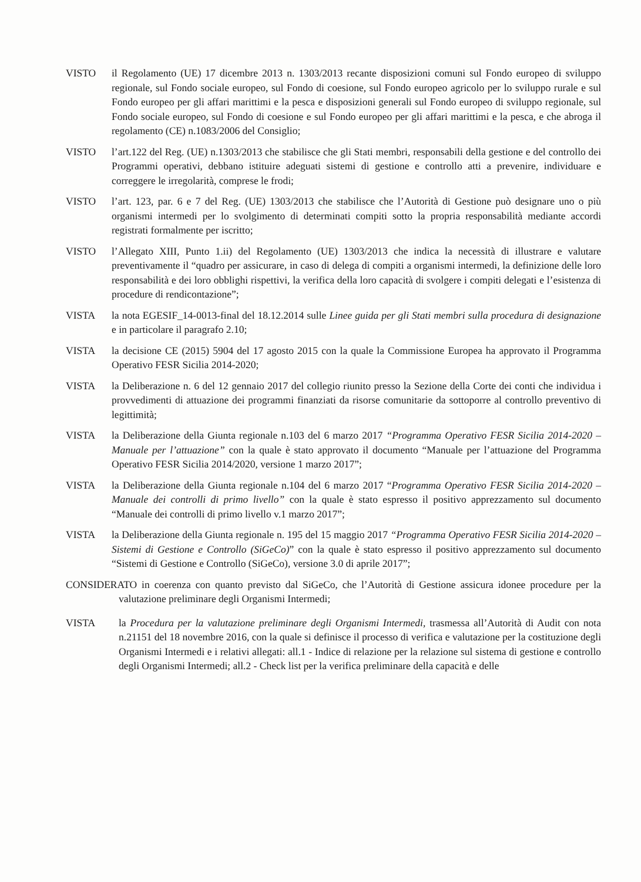VISTO il Regolamento (UE) 17 dicembre 2013 n. 1303/2013 recante disposizioni comuni sul Fondo europeo di sviluppo regionale, sul Fondo sociale europeo, sul Fondo di coesione, sul Fondo europeo agricolo per lo sviluppo rurale e sul Fondo europeo per gli affari marittimi e la pesca e disposizioni generali sul Fondo europeo di sviluppo regionale, sul Fondo sociale europeo, sul Fondo di coesione e sul Fondo europeo per gli affari marittimi e la pesca, e che abroga il regolamento (CE) n.1083/2006 del Consiglio;
VISTO l’art.122 del Reg. (UE) n.1303/2013 che stabilisce che gli Stati membri, responsabili della gestione e del controllo dei Programmi operativi, debbano istituire adeguati sistemi di gestione e controllo atti a prevenire, individuare e correggere le irregolarità, comprese le frodi;
VISTO l’art. 123, par. 6 e 7 del Reg. (UE) 1303/2013 che stabilisce che l’Autorità di Gestione può designare uno o più organismi intermedi per lo svolgimento di determinati compiti sotto la propria responsabilità mediante accordi registrati formalmente per iscritto;
VISTO l’Allegato XIII, Punto 1.ii) del Regolamento (UE) 1303/2013 che indica la necessità di illustrare e valutare preventivamente il “quadro per assicurare, in caso di delega di compiti a organismi intermedi, la definizione delle loro responsabilità e dei loro obblighi rispettivi, la verifica della loro capacità di svolgere i compiti delegati e l’esistenza di procedure di rendicontazione”;
VISTA la nota EGESIF_14-0013-final del 18.12.2014 sulle Linee guida per gli Stati membri sulla procedura di designazione e in particolare il paragrafo 2.10;
VISTA la decisione CE (2015) 5904 del 17 agosto 2015 con la quale la Commissione Europea ha approvato il Programma Operativo FESR Sicilia 2014-2020;
VISTA la Deliberazione n. 6 del 12 gennaio 2017 del collegio riunito presso la Sezione della Corte dei conti che individua i provvedimenti di attuazione dei programmi finanziati da risorse comunitarie da sottoporre al controllo preventivo di legittimità;
VISTA la Deliberazione della Giunta regionale n.103 del 6 marzo 2017 “Programma Operativo FESR Sicilia 2014-2020 – Manuale per l’attuazione” con la quale è stato approvato il documento “Manuale per l’attuazione del Programma Operativo FESR Sicilia 2014/2020, versione 1 marzo 2017”;
VISTA la Deliberazione della Giunta regionale n.104 del 6 marzo 2017 “Programma Operativo FESR Sicilia 2014-2020 – Manuale dei controlli di primo livello” con la quale è stato espresso il positivo apprezzamento sul documento “Manuale dei controlli di primo livello v.1 marzo 2017”;
VISTA la Deliberazione della Giunta regionale n. 195 del 15 maggio 2017 “Programma Operativo FESR Sicilia 2014-2020 – Sistemi di Gestione e Controllo (SiGeCo)” con la quale è stato espresso il positivo apprezzamento sul documento “Sistemi di Gestione e Controllo (SiGeCo), versione 3.0 di aprile 2017”;
CONSIDERATO in coerenza con quanto previsto dal SiGeCo, che l’Autorità di Gestione assicura idonee procedure per la valutazione preliminare degli Organismi Intermedi;
VISTA la Procedura per la valutazione preliminare degli Organismi Intermedi, trasmessa all’Autorità di Audit con nota n.21151 del 18 novembre 2016, con la quale si definisce il processo di verifica e valutazione per la costituzione degli Organismi Intermedi e i relativi allegati: all.1 - Indice di relazione per la relazione sul sistema di gestione e controllo degli Organismi Intermedi; all.2 - Check list per la verifica preliminare della capacità e delle